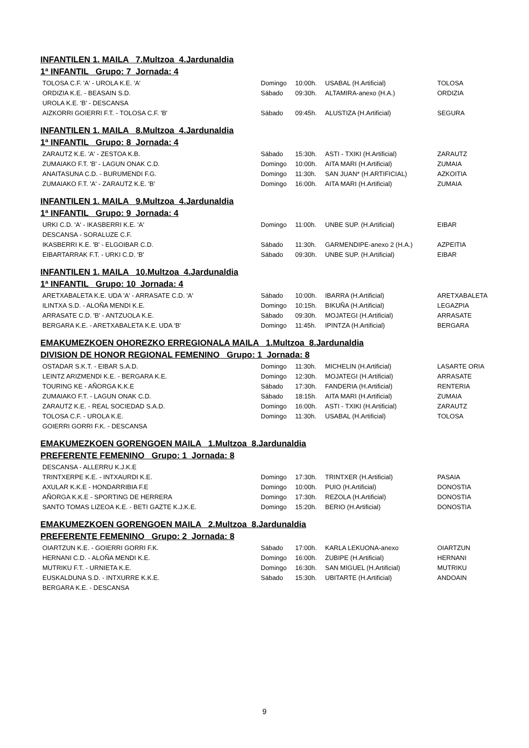INFANTILEN 1. MAILA 7.Multzoa 4.Jardunaldia
1ª INFANTIL Grupo: 7 Jornada: 4
| TOLOSA C.F. 'A' - UROLA K.E. 'A' | Domingo | 10:00h. | USABAL (H.Artificial) | TOLOSA |
| ORDIZIA K.E. - BEASAIN S.D. | Sábado | 09:30h. | ALTAMIRA-anexo (H.A.) | ORDIZIA |
| UROLA K.E. 'B' - DESCANSA | | | | |
| AIZKORRI GOIERRI F.T. - TOLOSA C.F. 'B' | Sábado | 09:45h. | ALUSTIZA (H.Artificial) | SEGURA |
INFANTILEN 1. MAILA 8.Multzoa 4.Jardunaldia
1ª INFANTIL Grupo: 8 Jornada: 4
| ZARAUTZ K.E. 'A' - ZESTOA K.B. | Sábado | 15:30h. | ASTI - TXIKI (H.Artificial) | ZARAUTZ |
| ZUMAIAKO F.T. 'B' - LAGUN ONAK C.D. | Domingo | 10:00h. | AITA MARI (H.Artificial) | ZUMAIA |
| ANAITASUNA C.D. - BURUMENDI F.G. | Domingo | 11:30h. | SAN JUAN* (H.ARTIFICIAL) | AZKOITIA |
| ZUMAIAKO F.T. 'A' - ZARAUTZ K.E. 'B' | Domingo | 16:00h. | AITA MARI (H.Artificial) | ZUMAIA |
INFANTILEN 1. MAILA 9.Multzoa 4.Jardunaldia
1ª INFANTIL Grupo: 9 Jornada: 4
| URKI C.D. 'A' - IKASBERRI K.E. 'A' | Domingo | 11:00h. | UNBE SUP. (H.Artificial) | EIBAR |
| DESCANSA - SORALUZE C.F. | | | | |
| IKASBERRI K.E. 'B' - ELGOIBAR C.D. | Sábado | 11:30h. | GARMENDIPE-anexo 2 (H.A.) | AZPEITIA |
| EIBARTARRAK F.T. - URKI C.D. 'B' | Sábado | 09:30h. | UNBE SUP. (H.Artificial) | EIBAR |
INFANTILEN 1. MAILA 10.Multzoa 4.Jardunaldia
1ª INFANTIL Grupo: 10 Jornada: 4
| ARETXABALETA K.E. UDA 'A' - ARRASATE C.D. 'A' | Sábado | 10:00h. | IBARRA (H.Artificial) | ARETXABALETA |
| ILINTXA S.D. - ALOÑA MENDI K.E. | Domingo | 10:15h. | BIKUÑA (H.Artificial) | LEGAZPIA |
| ARRASATE C.D. 'B' - ANTZUOLA K.E. | Sábado | 09:30h. | MOJATEGI (H.Artificial) | ARRASATE |
| BERGARA K.E. - ARETXABALETA K.E. UDA 'B' | Domingo | 11:45h. | IPINTZA (H.Artificial) | BERGARA |
EMAKUMEZKOEN OHOREZKO ERREGIONALA MAILA 1.Multzoa 8.Jardunaldia
DIVISION DE HONOR REGIONAL FEMENINO Grupo: 1 Jornada: 8
| OSTADAR S.K.T. - EIBAR S.A.D. | Domingo | 11:30h. | MICHELIN (H.Artificial) | LASARTE ORIA |
| LEINTZ ARIZMENDI K.E. - BERGARA K.E. | Domingo | 12:30h. | MOJATEGI (H.Artificial) | ARRASATE |
| TOURING KE - AÑORGA K.K.E | Sábado | 17:30h. | FANDERIA (H.Artificial) | RENTERIA |
| ZUMAIAKO F.T. - LAGUN ONAK C.D. | Sábado | 18:15h. | AITA MARI (H.Artificial) | ZUMAIA |
| ZARAUTZ K.E. - REAL SOCIEDAD S.A.D. | Domingo | 16:00h. | ASTI - TXIKI (H.Artificial) | ZARAUTZ |
| TOLOSA C.F. - UROLA K.E. | Domingo | 11:30h. | USABAL (H.Artificial) | TOLOSA |
| GOIERRI GORRI F.K. - DESCANSA | | | | |
EMAKUMEZKOEN GORENGOEN MAILA 1.Multzoa 8.Jardunaldia
PREFERENTE FEMENINO Grupo: 1 Jornada: 8
| DESCANSA - ALLERRU K.J.K.E | | | | |
| TRINTXERPE K.E. - INTXAURDI K.E. | Domingo | 17:30h. | TRINTXER (H.Artificial) | PASAIA |
| AXULAR K.K.E - HONDARRIBIA F.E | Domingo | 10:00h. | PUIO (H.Artificial) | DONOSTIA |
| AÑORGA K.K.E - SPORTING DE HERRERA | Domingo | 17:30h. | REZOLA (H.Artificial) | DONOSTIA |
| SANTO TOMAS LIZEOA K.E. - BETI GAZTE K.J.K.E. | Domingo | 15:20h. | BERIO (H.Artificial) | DONOSTIA |
EMAKUMEZKOEN GORENGOEN MAILA 2.Multzoa 8.Jardunaldia
PREFERENTE FEMENINO Grupo: 2 Jornada: 8
| OIARTZUN K.E. - GOIERRI GORRI F.K. | Sábado | 17:00h. | KARLA LEKUONA-anexo | OIARTZUN |
| HERNANI C.D. - ALOÑA MENDI K.E. | Domingo | 16:00h. | ZUBIPE (H.Artificial) | HERNANI |
| MUTRIKU F.T. - URNIETA K.E. | Domingo | 16:30h. | SAN MIGUEL (H.Artificial) | MUTRIKU |
| EUSKALDUNA S.D. - INTXURRE K.K.E. | Sábado | 15:30h. | UBITARTE (H.Artificial) | ANDOAIN |
| BERGARA K.E. - DESCANSA | | | | |
9